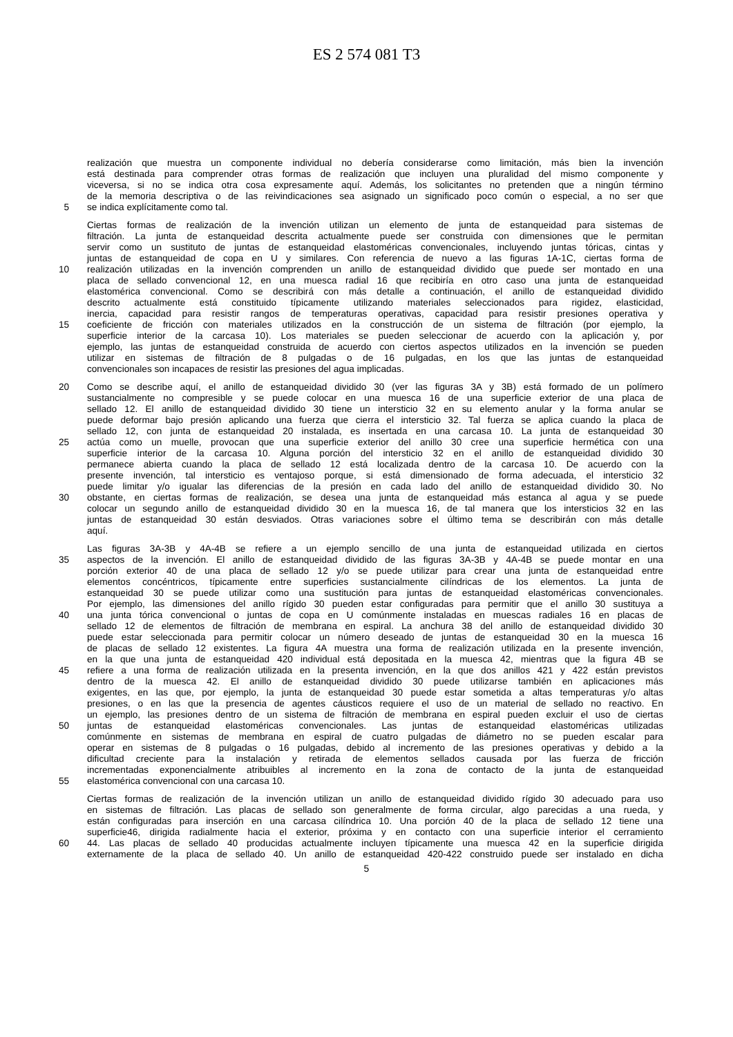ES 2 574 081 T3
realización que muestra un componente individual no debería considerarse como limitación, más bien la invención
está destinada para comprender otras formas de realización que incluyen una pluralidad del mismo componente y
viceversa, si no se indica otra cosa expresamente aquí. Además, los solicitantes no pretenden que a ningún término
de la memoria descriptiva o de las reivindicaciones sea asignado un significado poco común o especial, a no ser que
5 se indica explícitamente como tal.
Ciertas formas de realización de la invención utilizan un elemento de junta de estanqueidad para sistemas de
filtración. La junta de estanqueidad descrita actualmente puede ser construida con dimensiones que le permitan
servir como un sustituto de juntas de estanqueidad elastoméricas convencionales, incluyendo juntas tóricas, cintas y
juntas de estanqueidad de copa en U y similares. Con referencia de nuevo a las figuras 1A-1C, ciertas forma de
10 realización utilizadas en la invención comprenden un anillo de estanqueidad dividido que puede ser montado en una
placa de sellado convencional 12, en una muesca radial 16 que recibiría en otro caso una junta de estanqueidad
elastomérica convencional. Como se describirá con más detalle a continuación, el anillo de estanqueidad dividido
descrito actualmente está constituido típicamente utilizando materiales seleccionados para rigidez, elasticidad,
inercia, capacidad para resistir rangos de temperaturas operativas, capacidad para resistir presiones operativa y
15 coeficiente de fricción con materiales utilizados en la construcción de un sistema de filtración (por ejemplo, la
superficie interior de la carcasa 10). Los materiales se pueden seleccionar de acuerdo con la aplicación y, por
ejemplo, las juntas de estanqueidad construida de acuerdo con ciertos aspectos utilizados en la invención se pueden
utilizar en sistemas de filtración de 8 pulgadas o de 16 pulgadas, en los que las juntas de estanqueidad
convencionales son incapaces de resistir las presiones del agua implicadas.
20 Como se describe aquí, el anillo de estanqueidad dividido 30 (ver las figuras 3A y 3B) está formado de un polímero
sustancialmente no compresible y se puede colocar en una muesca 16 de una superficie exterior de una placa de
sellado 12. El anillo de estanqueidad dividido 30 tiene un intersticio 32 en su elemento anular y la forma anular se
puede deformar bajo presión aplicando una fuerza que cierra el intersticio 32. Tal fuerza se aplica cuando la placa de
sellado 12, con junta de estanqueidad 20 instalada, es insertada en una carcasa 10. La junta de estanqueidad 30
25 actúa como un muelle, provocan que una superficie exterior del anillo 30 cree una superficie hermética con una
superficie interior de la carcasa 10. Alguna porción del intersticio 32 en el anillo de estanqueidad dividido 30
permanece abierta cuando la placa de sellado 12 está localizada dentro de la carcasa 10. De acuerdo con la
presente invención, tal intersticio es ventajoso porque, si está dimensionado de forma adecuada, el intersticio 32
puede limitar y/o igualar las diferencias de la presión en cada lado del anillo de estanqueidad dividido 30. No
30 obstante, en ciertas formas de realización, se desea una junta de estanqueidad más estanca al agua y se puede
colocar un segundo anillo de estanqueidad dividido 30 en la muesca 16, de tal manera que los intersticios 32 en las
juntas de estanqueidad 30 están desviados. Otras variaciones sobre el último tema se describirán con más detalle
aquí.
Las figuras 3A-3B y 4A-4B se refiere a un ejemplo sencillo de una junta de estanqueidad utilizada en ciertos
35 aspectos de la invención. El anillo de estanqueidad dividido de las figuras 3A-3B y 4A-4B se puede montar en una
porción exterior 40 de una placa de sellado 12 y/o se puede utilizar para crear una junta de estanqueidad entre
elementos concéntricos, típicamente entre superficies sustancialmente cilíndricas de los elementos. La junta de
estanqueidad 30 se puede utilizar como una sustitución para juntas de estanqueidad elastoméricas convencionales.
Por ejemplo, las dimensiones del anillo rígido 30 pueden estar configuradas para permitir que el anillo 30 sustituya a
40 una junta tórica convencional o juntas de copa en U comúnmente instaladas en muescas radiales 16 en placas de
sellado 12 de elementos de filtración de membrana en espiral. La anchura 38 del anillo de estanqueidad dividido 30
puede estar seleccionada para permitir colocar un número deseado de juntas de estanqueidad 30 en la muesca 16
de placas de sellado 12 existentes. La figura 4A muestra una forma de realización utilizada en la presente invención,
en la que una junta de estanqueidad 420 individual está depositada en la muesca 42, mientras que la figura 4B se
45 refiere a una forma de realización utilizada en la presenta invención, en la que dos anillos 421 y 422 están previstos
dentro de la muesca 42. El anillo de estanqueidad dividido 30 puede utilizarse también en aplicaciones más
exigentes, en las que, por ejemplo, la junta de estanqueidad 30 puede estar sometida a altas temperaturas y/o altas
presiones, o en las que la presencia de agentes cáusticos requiere el uso de un material de sellado no reactivo. En
un ejemplo, las presiones dentro de un sistema de filtración de membrana en espiral pueden excluir el uso de ciertas
50 juntas de estanqueidad elastoméricas convencionales. Las juntas de estanqueidad elastoméricas utilizadas
comúnmente en sistemas de membrana en espiral de cuatro pulgadas de diámetro no se pueden escalar para
operar en sistemas de 8 pulgadas o 16 pulgadas, debido al incremento de las presiones operativas y debido a la
dificultad creciente para la instalación y retirada de elementos sellados causada por las fuerza de fricción
incrementadas exponencialmente atribuibles al incremento en la zona de contacto de la junta de estanqueidad
55 elastomérica convencional con una carcasa 10.
Ciertas formas de realización de la invención utilizan un anillo de estanqueidad dividido rígido 30 adecuado para uso
en sistemas de filtración. Las placas de sellado son generalmente de forma circular, algo parecidas a una rueda, y
están configuradas para inserción en una carcasa cilíndrica 10. Una porción 40 de la placa de sellado 12 tiene una
superficie46, dirigida radialmente hacia el exterior, próxima y en contacto con una superficie interior el cerramiento
60 44. Las placas de sellado 40 producidas actualmente incluyen típicamente una muesca 42 en la superficie dirigida
externamente de la placa de sellado 40. Un anillo de estanqueidad 420-422 construido puede ser instalado en dicha
5